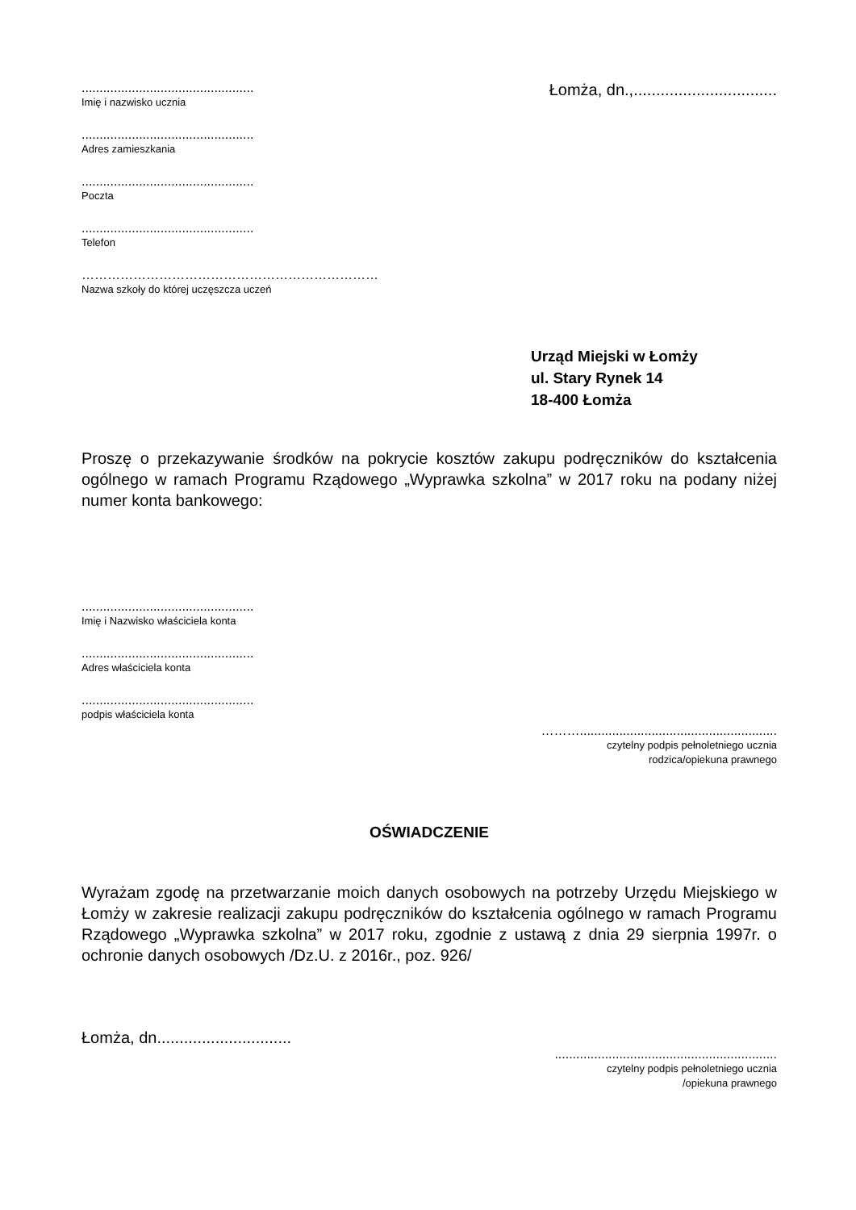................................................
Imię i nazwisko ucznia
Łomża, dn.,................................
................................................
Adres zamieszkania
................................................
Poczta
................................................
Telefon
……………………………………………………………
Nazwa szkoły do której uczęszcza uczeń
Urząd Miejski w Łomży
ul. Stary Rynek 14
18-400 Łomża
Proszę o przekazywanie środków na pokrycie kosztów zakupu podręczników do kształcenia ogólnego w ramach Programu Rządowego „Wyprawka szkolna” w 2017 roku na podany niżej numer konta bankowego:
................................................
Imię i Nazwisko właściciela konta
................................................
Adres właściciela konta
................................................
podpis właściciela konta
……….......................................................
czytelny podpis pełnoletniego ucznia
rodzica/opiekuna prawnego
OŚWIADCZENIE
Wyrażam zgodę na przetwarzanie moich danych osobowych na potrzeby Urzędu Miejskiego w Łomży w zakresie realizacji zakupu podręczników do kształcenia ogólnego w ramach Programu Rządowego „Wyprawka szkolna” w 2017 roku, zgodnie z ustawą z dnia 29 sierpnia 1997r. o ochronie danych osobowych /Dz.U. z 2016r., poz. 926/
Łomża, dn..............................
..............................................................
czytelny podpis pełnoletniego ucznia
/opiekuna prawnego